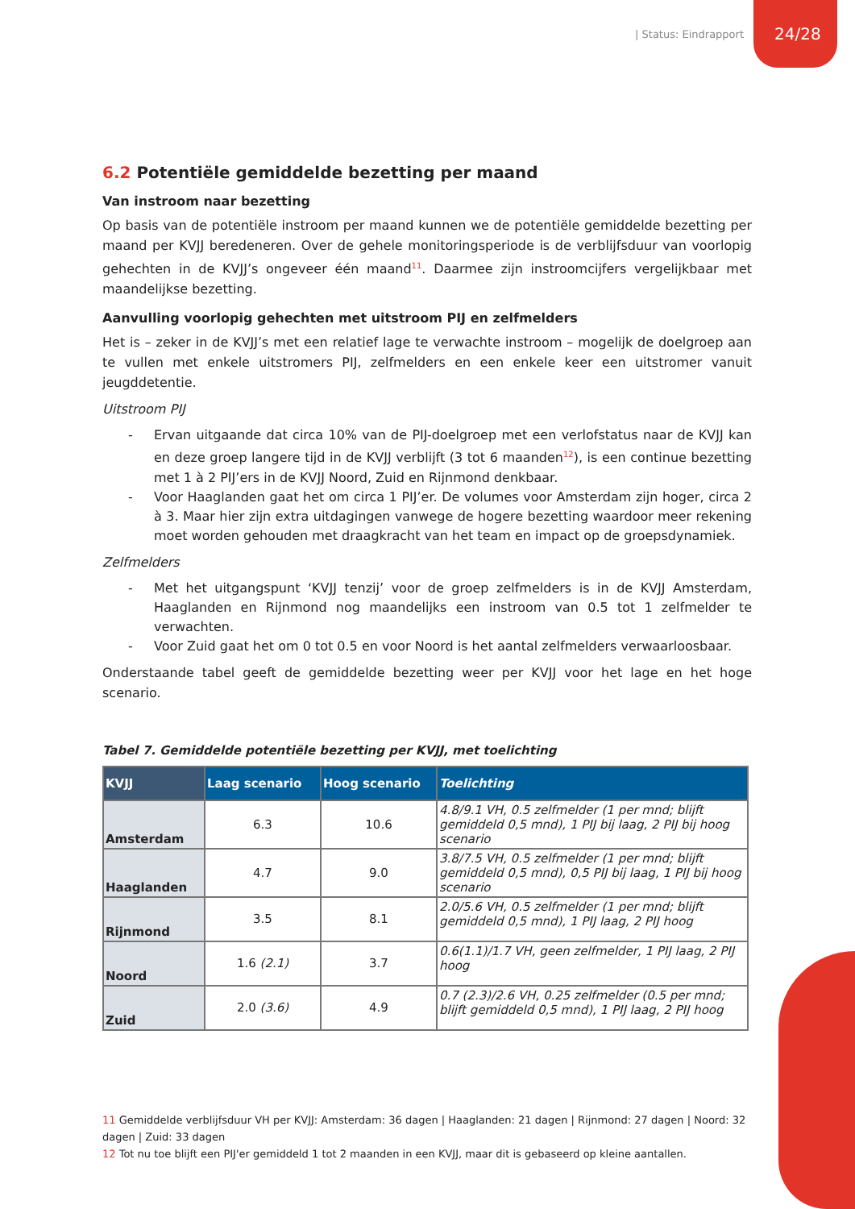| Status: Eindrapport
24/28
6.2 Potentiële gemiddelde bezetting per maand
Van instroom naar bezetting
Op basis van de potentiële instroom per maand kunnen we de potentiële gemiddelde bezetting per maand per KVJJ beredeneren. Over de gehele monitoringsperiode is de verblijfsduur van voorlopig gehechten in de KVJJ’s ongeveer één maand<sup>11</sup>. Daarmee zijn instroomcijfers vergelijkbaar met maandelijkse bezetting.
Aanvulling voorlopig gehechten met uitstroom PIJ en zelfmelders
Het is – zeker in de KVJJ’s met een relatief lage te verwachte instroom – mogelijk de doelgroep aan te vullen met enkele uitstromers PIJ, zelfmelders en een enkele keer een uitstromer vanuit jeugddetentie.
Uitstroom PIJ
- Ervan uitgaande dat circa 10% van de PIJ-doelgroep met een verlofstatus naar de KVJJ kan en deze groep langere tijd in de KVJJ verblijft (3 tot 6 maanden<sup>12</sup>), is een continue bezetting met 1 à 2 PIJ’ers in de KVJJ Noord, Zuid en Rijnmond denkbaar.
- Voor Haaglanden gaat het om circa 1 PIJ’er. De volumes voor Amsterdam zijn hoger, circa 2 à 3. Maar hier zijn extra uitdagingen vanwege de hogere bezetting waardoor meer rekening moet worden gehouden met draagkracht van het team en impact op de groepsdynamiek.
Zelfmelders
- Met het uitgangspunt ‘KVJJ tenzij’ voor de groep zelfmelders is in de KVJJ Amsterdam, Haaglanden en Rijnmond nog maandelijks een instroom van 0.5 tot 1 zelfmelder te verwachten.
- Voor Zuid gaat het om 0 tot 0.5 en voor Noord is het aantal zelfmelders verwaarloosbaar.
Onderstaande tabel geeft de gemiddelde bezetting weer per KVJJ voor het lage en het hoge scenario.
Tabel 7. Gemiddelde potentiële bezetting per KVJJ, met toelichting
| KVJJ | Laag scenario | Hoog scenario | Toelichting |
| --- | --- | --- | --- |
| Amsterdam | 6.3 | 10.6 | 4.8/9.1 VH, 0.5 zelfmelder (1 per mnd; blijft gemiddeld 0,5 mnd), 1 PIJ bij laag, 2 PIJ bij hoog scenario |
| Haaglanden | 4.7 | 9.0 | 3.8/7.5 VH, 0.5 zelfmelder (1 per mnd; blijft gemiddeld 0,5 mnd), 0,5 PIJ bij laag, 1 PIJ bij hoog scenario |
| Rijnmond | 3.5 | 8.1 | 2.0/5.6 VH, 0.5 zelfmelder (1 per mnd; blijft gemiddeld 0,5 mnd), 1 PIJ laag, 2 PIJ hoog |
| Noord | 1.6 (2.1) | 3.7 | 0.6(1.1)/1.7 VH, geen zelfmelder, 1 PIJ laag, 2 PIJ hoog |
| Zuid | 2.0 (3.6) | 4.9 | 0.7 (2.3)/2.6 VH, 0.25 zelfmelder (0.5 per mnd; blijft gemiddeld 0,5 mnd), 1 PIJ laag, 2 PIJ hoog |
11 Gemiddelde verblijfsduur VH per KVJJ: Amsterdam: 36 dagen | Haaglanden: 21 dagen | Rijnmond: 27 dagen | Noord: 32 dagen | Zuid: 33 dagen
12 Tot nu toe blijft een PIJ'er gemiddeld 1 tot 2 maanden in een KVJJ, maar dit is gebaseerd op kleine aantallen.